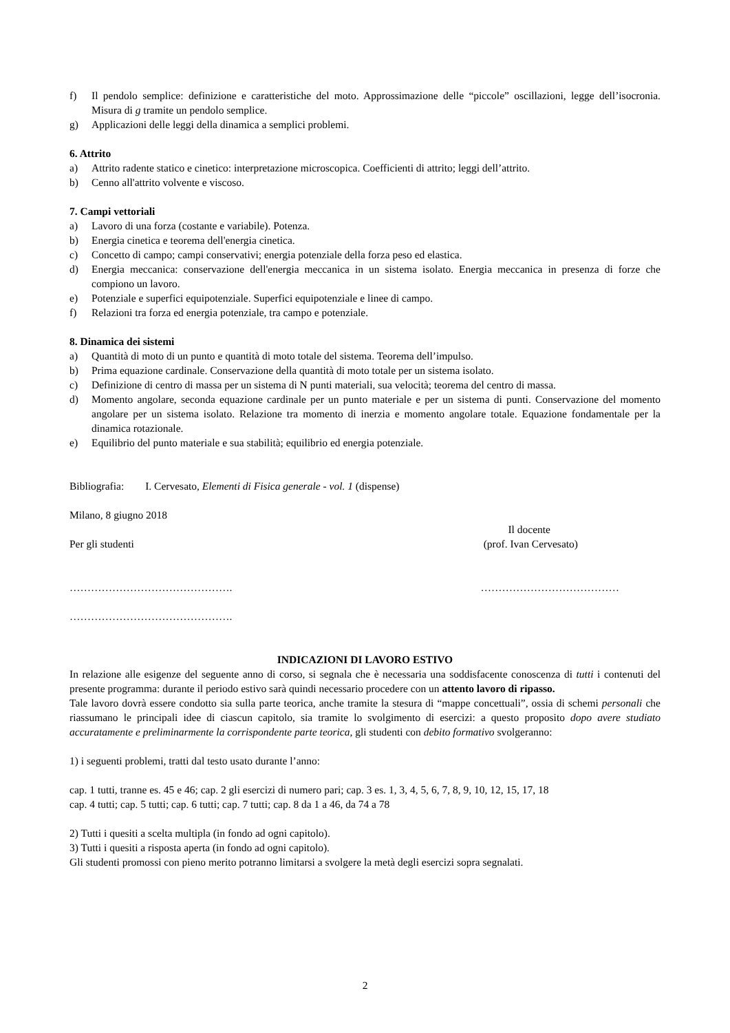f) Il pendolo semplice: definizione e caratteristiche del moto. Approssimazione delle “piccole” oscillazioni, legge dell’isocronia. Misura di g tramite un pendolo semplice.
g) Applicazioni delle leggi della dinamica a semplici problemi.
6. Attrito
a) Attrito radente statico e cinetico: interpretazione microscopica. Coefficienti di attrito; leggi dell’attrito.
b) Cenno all'attrito volvente e viscoso.
7. Campi vettoriali
a) Lavoro di una forza (costante e variabile). Potenza.
b) Energia cinetica e teorema dell'energia cinetica.
c) Concetto di campo; campi conservativi; energia potenziale della forza peso ed elastica.
d) Energia meccanica: conservazione dell'energia meccanica in un sistema isolato. Energia meccanica in presenza di forze che compiono un lavoro.
e) Potenziale e superfici equipotenziale. Superfici equipotenziale e linee di campo.
f) Relazioni tra forza ed energia potenziale, tra campo e potenziale.
8. Dinamica dei sistemi
a) Quantità di moto di un punto e quantità di moto totale del sistema. Teorema dell’impulso.
b) Prima equazione cardinale. Conservazione della quantità di moto totale per un sistema isolato.
c) Definizione di centro di massa per un sistema di N punti materiali, sua velocità; teorema del centro di massa.
d) Momento angolare, seconda equazione cardinale per un punto materiale e per un sistema di punti. Conservazione del momento angolare per un sistema isolato. Relazione tra momento di inerzia e momento angolare totale. Equazione fondamentale per la dinamica rotazionale.
e) Equilibrio del punto materiale e sua stabilità; equilibrio ed energia potenziale.
Bibliografia: I. Cervesato, Elementi di Fisica generale - vol. 1 (dispense)
Milano, 8 giugno 2018
Il docente
Per gli studenti (prof. Ivan Cervesato)
………………………………………. …………………………………
……………………………………….
INDICAZIONI DI LAVORO ESTIVO
In relazione alle esigenze del seguente anno di corso, si segnala che è necessaria una soddisfacente conoscenza di tutti i contenuti del presente programma: durante il periodo estivo sarà quindi necessario procedere con un attento lavoro di ripasso.
Tale lavoro dovrà essere condotto sia sulla parte teorica, anche tramite la stesura di “mappe concettuali”, ossia di schemi personali che riassumano le principali idee di ciascun capitolo, sia tramite lo svolgimento di esercizi: a questo proposito dopo avere studiato accuratamente e preliminarmente la corrispondente parte teorica, gli studenti con debito formativo svolgeranno:
1) i seguenti problemi, tratti dal testo usato durante l’anno:
cap. 1 tutti, tranne es. 45 e 46; cap. 2 gli esercizi di numero pari; cap. 3 es. 1, 3, 4, 5, 6, 7, 8, 9, 10, 12, 15, 17, 18
cap. 4 tutti; cap. 5 tutti; cap. 6 tutti; cap. 7 tutti; cap. 8 da 1 a 46, da 74 a 78
2) Tutti i quesiti a scelta multipla (in fondo ad ogni capitolo).
3) Tutti i quesiti a risposta aperta (in fondo ad ogni capitolo).
Gli studenti promossi con pieno merito potranno limitarsi a svolgere la metà degli esercizi sopra segnalati.
2